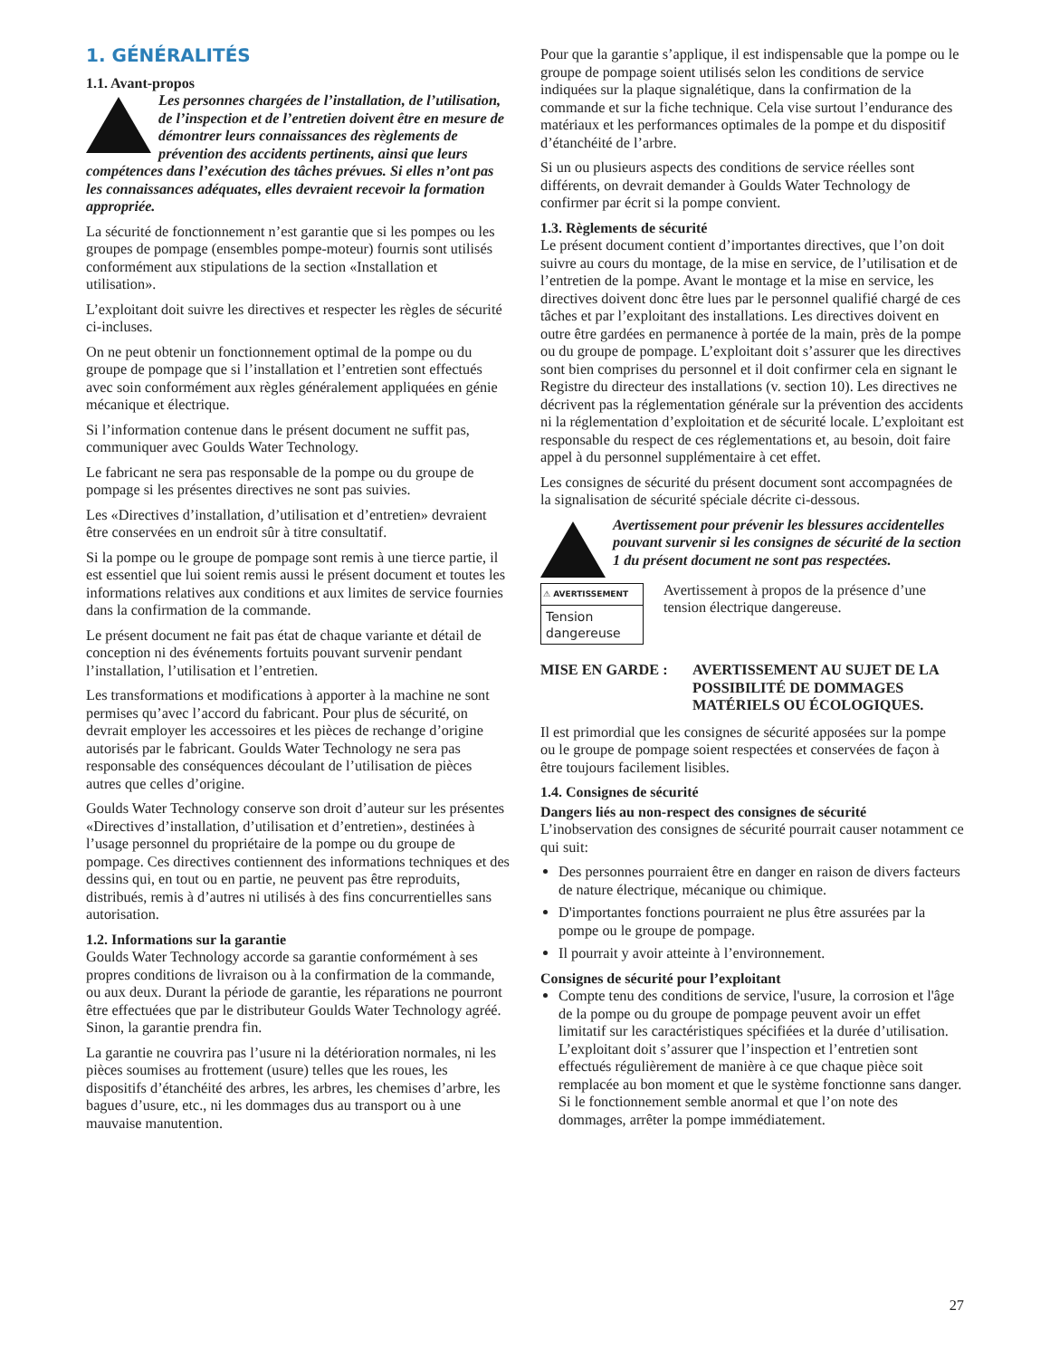1. GÉNÉRALITÉS
1.1. Avant-propos
Les personnes chargées de l’installation, de l’utilisation, de l’inspection et de l’entretien doivent être en mesure de démontrer leurs connaissances des règlements de prévention des accidents pertinents, ainsi que leurs compétences dans l’exécution des tâches prévues. Si elles n’ont pas les connaissances adéquates, elles devraient recevoir la formation appropriée.
La sécurité de fonctionnement n’est garantie que si les pompes ou les groupes de pompage (ensembles pompe-moteur) fournis sont utilisés conformément aux stipulations de la section «Installation et utilisation».
L’exploitant doit suivre les directives et respecter les règles de sécurité ci-incluses.
On ne peut obtenir un fonctionnement optimal de la pompe ou du groupe de pompage que si l’installation et l’entretien sont effectués avec soin conformément aux règles généralement appliquées en génie mécanique et électrique.
Si l’information contenue dans le présent document ne suffit pas, communiquer avec Goulds Water Technology.
Le fabricant ne sera pas responsable de la pompe ou du groupe de pompage si les présentes directives ne sont pas suivies.
Les «Directives d’installation, d’utilisation et d’entretien» devraient être conservées en un endroit sûr à titre consultatif.
Si la pompe ou le groupe de pompage sont remis à une tierce partie, il est essentiel que lui soient remis aussi le présent document et toutes les informations relatives aux conditions et aux limites de service fournies dans la confirmation de la commande.
Le présent document ne fait pas état de chaque variante et détail de conception ni des événements fortuits pouvant survenir pendant l’installation, l’utilisation et l’entretien.
Les transformations et modifications à apporter à la machine ne sont permises qu’avec l’accord du fabricant. Pour plus de sécurité, on devrait employer les accessoires et les pièces de rechange d’origine autorisés par le fabricant. Goulds Water Technology ne sera pas responsable des conséquences découlant de l’utilisation de pièces autres que celles d’origine.
Goulds Water Technology conserve son droit d’auteur sur les présentes «Directives d’installation, d’utilisation et d’entretien», destinées à l’usage personnel du propriétaire de la pompe ou du groupe de pompage. Ces directives contiennent des informations techniques et des dessins qui, en tout ou en partie, ne peuvent pas être reproduits, distribués, remis à d’autres ni utilisés à des fins concurrentielles sans autorisation.
1.2. Informations sur la garantie
Goulds Water Technology accorde sa garantie conformément à ses propres conditions de livraison ou à la confirmation de la commande, ou aux deux. Durant la période de garantie, les réparations ne pourront être effectuées que par le distributeur Goulds Water Technology agréé. Sinon, la garantie prendra fin.
La garantie ne couvrira pas l’usure ni la détérioration normales, ni les pièces soumises au frottement (usure) telles que les roues, les dispositifs d’étanchéité des arbres, les arbres, les chemises d’arbre, les bagues d’usure, etc., ni les dommages dus au transport ou à une mauvaise manutention.
Pour que la garantie s’applique, il est indispensable que la pompe ou le groupe de pompage soient utilisés selon les conditions de service indiquées sur la plaque signalétique, dans la confirmation de la commande et sur la fiche technique. Cela vise surtout l’endurance des matériaux et les performances optimales de la pompe et du dispositif d’étanchéité de l’arbre.
Si un ou plusieurs aspects des conditions de service réelles sont différents, on devrait demander à Goulds Water Technology de confirmer par écrit si la pompe convient.
1.3. Règlements de sécurité
Le présent document contient d’importantes directives, que l’on doit suivre au cours du montage, de la mise en service, de l’utilisation et de l’entretien de la pompe. Avant le montage et la mise en service, les directives doivent donc être lues par le personnel qualifié chargé de ces tâches et par l’exploitant des installations. Les directives doivent en outre être gardées en permanence à portée de la main, près de la pompe ou du groupe de pompage. L’exploitant doit s’assurer que les directives sont bien comprises du personnel et il doit confirmer cela en signant le Registre du directeur des installations (v. section 10). Les directives ne décrivent pas la réglementation générale sur la prévention des accidents ni la réglementation d’exploitation et de sécurité locale. L’exploitant est responsable du respect de ces réglementations et, au besoin, doit faire appel à du personnel supplémentaire à cet effet.
Les consignes de sécurité du présent document sont accompagnées de la signalisation de sécurité spéciale décrite ci-dessous.
Avertissement pour prévenir les blessures accidentelles pouvant survenir si les consignes de sécurité de la section 1 du présent document ne sont pas respectées.
⚠ AVERTISSEMENT
Tension dangereuse
Avertissement à propos de la présence d’une tension électrique dangereuse.
MISE EN GARDE : AVERTISSEMENT AU SUJET DE LA POSSIBILITÉ DE DOMMAGES MATÉRIELS OU ÉCOLOGIQUES.
Il est primordial que les consignes de sécurité apposées sur la pompe ou le groupe de pompage soient respectées et conservées de façon à être toujours facilement lisibles.
1.4. Consignes de sécurité
Dangers liés au non-respect des consignes de sécurité
L’inobservation des consignes de sécurité pourrait causer notamment ce qui suit:
Des personnes pourraient être en danger en raison de divers facteurs de nature électrique, mécanique ou chimique.
D'importantes fonctions pourraient ne plus être assurées par la pompe ou le groupe de pompage.
Il pourrait y avoir atteinte à l’environnement.
Consignes de sécurité pour l’exploitant
Compte tenu des conditions de service, l'usure, la corrosion et l'âge de la pompe ou du groupe de pompage peuvent avoir un effet limitatif sur les caractéristiques spécifiées et la durée d’utilisation. L’exploitant doit s’assurer que l’inspection et l’entretien sont effectués régulièrement de manière à ce que chaque pièce soit remplacée au bon moment et que le système fonctionne sans danger. Si le fonctionnement semble anormal et que l’on note des dommages, arrêter la pompe immédiatement.
27